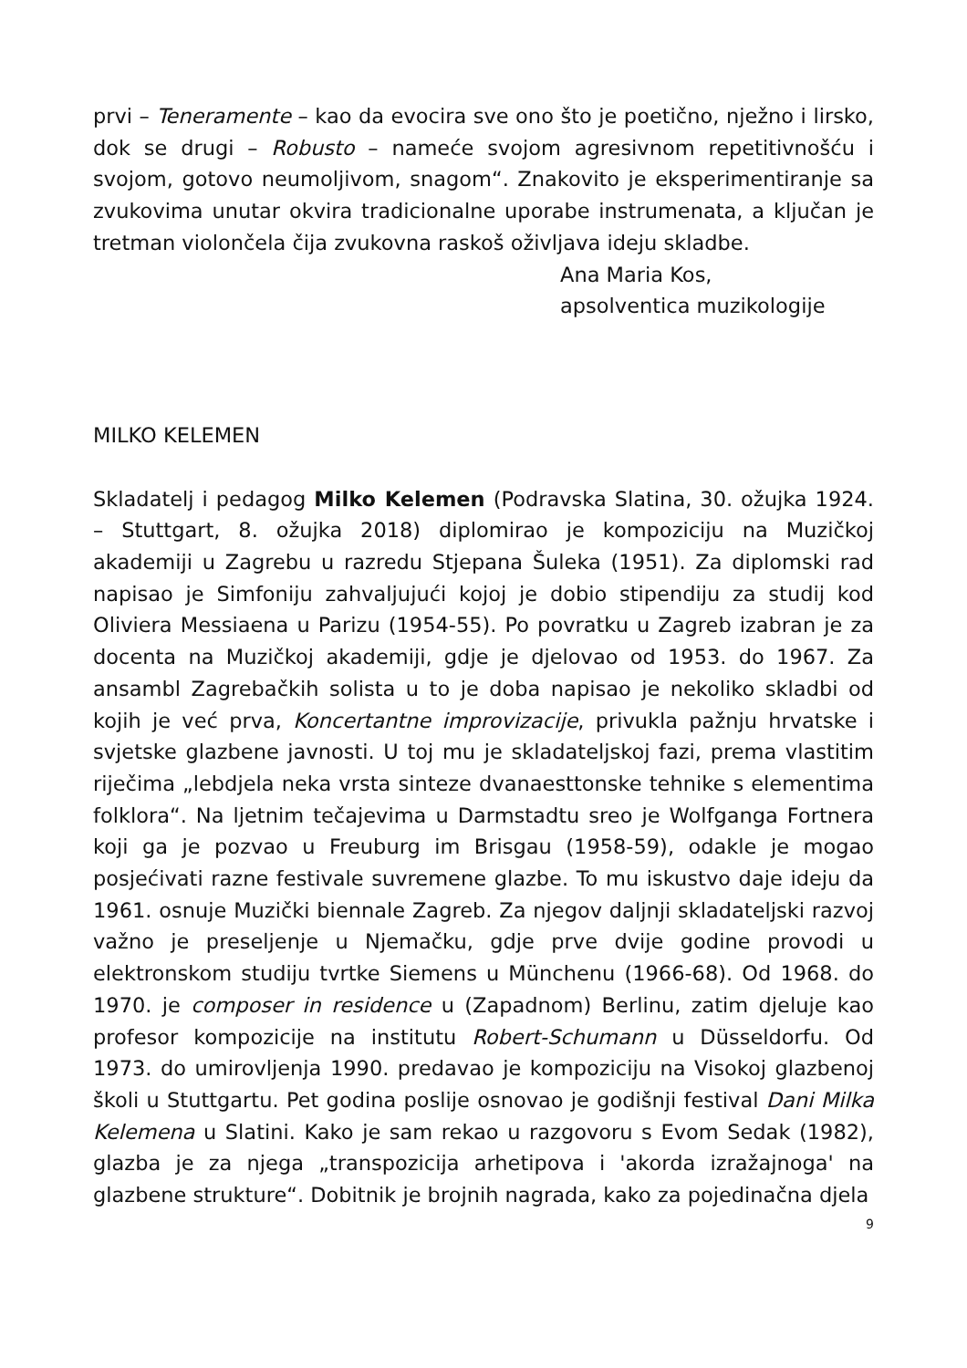prvi – Teneramente – kao da evocira sve ono što je poetično, nježno i lirsko, dok se drugi – Robusto – nameće svojom agresivnom repetitivnošću i svojom, gotovo neumoljivom, snagom“. Znakovito je eksperimentiranje sa zvukovima unutar okvira tradicionalne uporabe instrumenata, a ključan je tretman violončela čija zvukovna raskoš oživljava ideju skladbe.
Ana Maria Kos,
apsolventica muzikologije
MILKO KELEMEN
Skladatelj i pedagog Milko Kelemen (Podravska Slatina, 30. ožujka 1924. – Stuttgart, 8. ožujka 2018) diplomirao je kompoziciju na Muzičkoj akademiji u Zagrebu u razredu Stjepana Šuleka (1951). Za diplomski rad napisao je Simfoniju zahvaljujući kojoj je dobio stipendiju za studij kod Oliviera Messiaena u Parizu (1954-55). Po povratku u Zagreb izabran je za docenta na Muzičkoj akademiji, gdje je djelovao od 1953. do 1967. Za ansambl Zagrebačkih solista u to je doba napisao je nekoliko skladbi od kojih je već prva, Koncertantne improvizacije, privukla pažnju hrvatske i svjetske glazbene javnosti. U toj mu je skladateljskoj fazi, prema vlastitim riječima „lebdjela neka vrsta sinteze dvanaesttonske tehnike s elementima folklora“. Na ljetnim tečajevima u Darmstadtu sreo je Wolfganga Fortnera koji ga je pozvao u Freuburg im Brisgau (1958-59), odakle je mogao posjećivati razne festivale suvremene glazbe. To mu iskustvo daje ideju da 1961. osnuje Muzički biennale Zagreb. Za njegov daljnji skladateljski razvoj važno je preseljenje u Njemačku, gdje prve dvije godine provodi u elektronskom studiju tvrtke Siemens u Münchenu (1966-68). Od 1968. do 1970. je composer in residence u (Zapadnom) Berlinu, zatim djeluje kao profesor kompozicije na institutu Robert-Schumann u Düsseldorfu. Od 1973. do umirovljenja 1990. predavao je kompoziciju na Visokoj glazbenoj školi u Stuttgartu. Pet godina poslije osnovao je godišnji festival Dani Milka Kelemena u Slatini. Kako je sam rekao u razgovoru s Evom Sedak (1982), glazba je za njega „transpozicija arhetipova i 'akorda izražajnoga' na glazbene strukture“. Dobitnik je brojnih nagrada, kako za pojedinačna djela
9